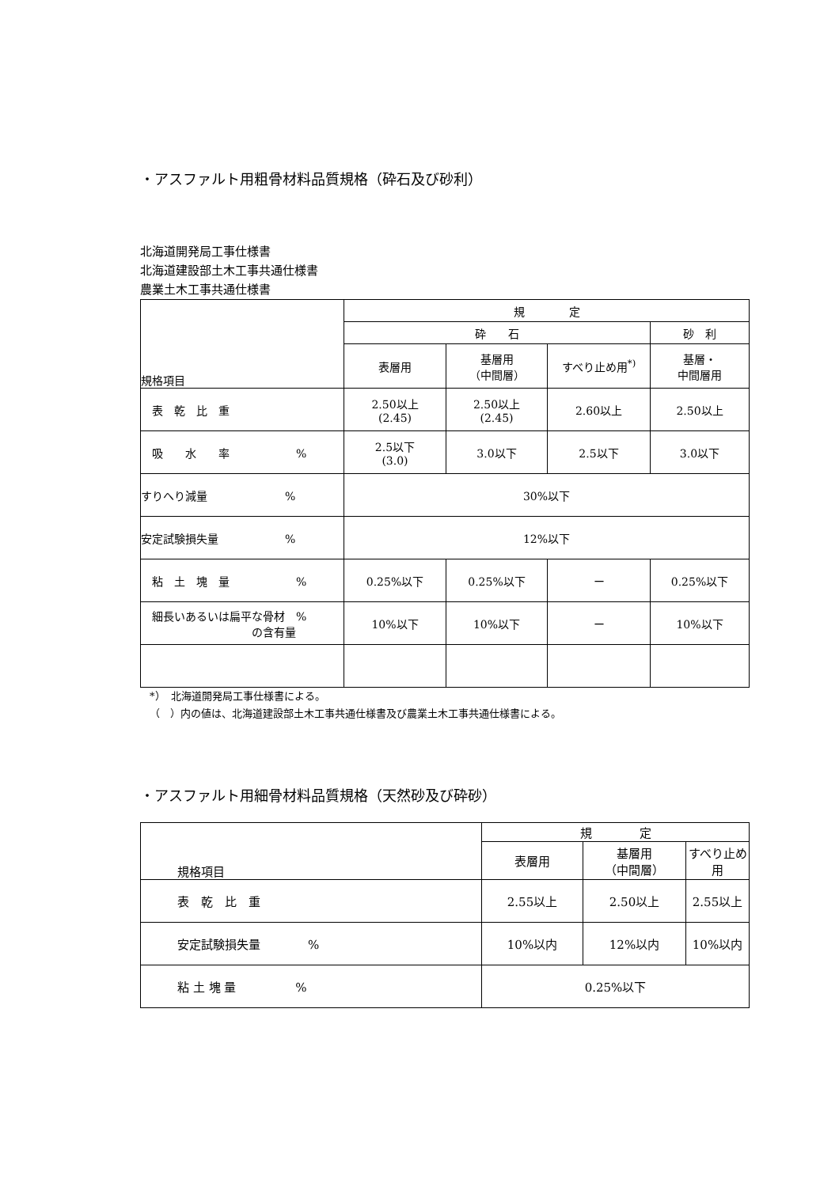・アスファルト用粗骨材料品質規格（砕石及び砂利）
北海道開発局工事仕様書
北海道建設部土木工事共通仕様書
農業土木工事共通仕様書
| 規格項目 | 規 定 | | | |
| --- | --- | --- | --- | --- |
| | 砕 石 | | | 砂 利 |
| | 表層用 | 基層用 （中間層） | すべり止め用<sup>*)</sup> | 基層・ 中間層用 |
| 表 乾 比 重 | 2.50以上 (2.45) | 2.50以上 (2.45) | 2.60以上 | 2.50以上 |
| 吸 水 率 % | 2.5以下 (3.0) | 3.0以下 | 2.5以下 | 3.0以下 |
| すりへり減量 % | 30%以下 | | | |
| 安定試験損失量 % | 12%以下 | | | |
| 粘 土 塊 量 % | 0.25%以下 | 0.25%以下 | ー | 0.25%以下 |
| 細長いあるいは扁平な骨材 % の含有量 | 10%以下 | 10%以下 | ー | 10%以下 |
*）　北海道開発局工事仕様書による。
（　）内の値は、北海道建設部土木工事共通仕様書及び農業土木工事共通仕様書による。
・アスファルト用細骨材料品質規格（天然砂及び砕砂）
| 規格項目 | 規 定 | | |
| --- | --- | --- | --- |
| | 表層用 | 基層用 （中間層） | すべり止め用 |
| 表 乾 比 重 | 2.55以上 | 2.50以上 | 2.55以上 |
| 安定試験損失量 % | 10%以内 | 12%以内 | 10%以内 |
| 粘 土 塊 量 % | 0.25%以下 | | |